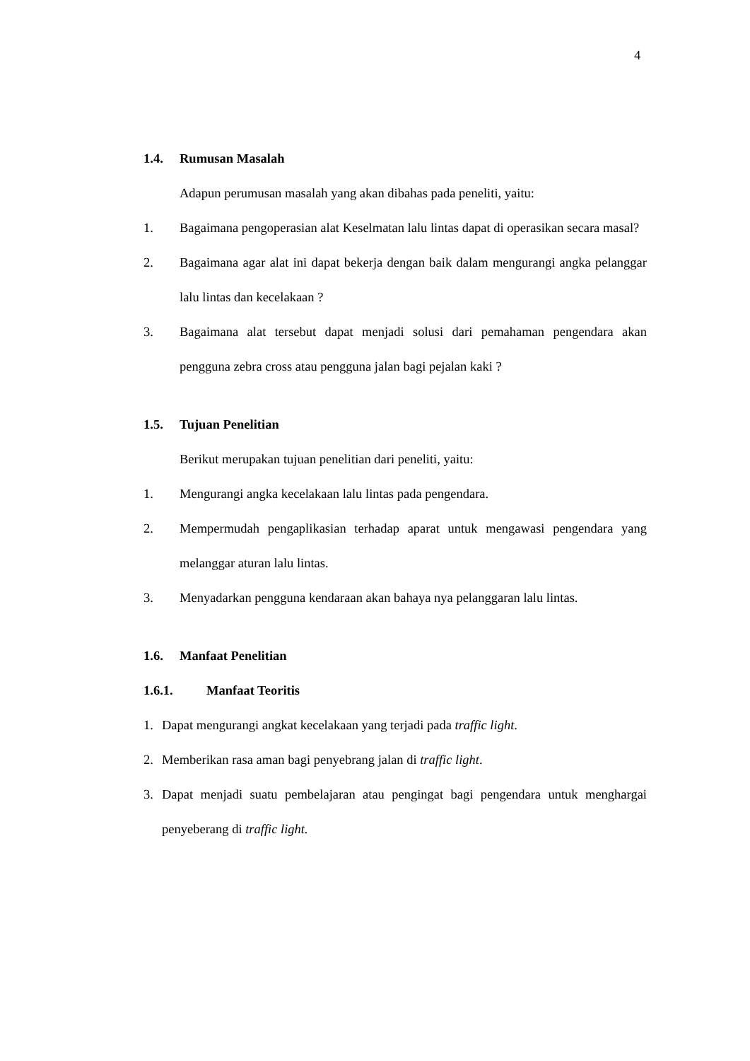4
1.4. Rumusan Masalah
Adapun perumusan masalah yang akan dibahas pada peneliti, yaitu:
1. Bagaimana pengoperasian alat Keselmatan lalu lintas dapat di operasikan secara masal?
2. Bagaimana agar alat ini dapat bekerja dengan baik dalam mengurangi angka pelanggar lalu lintas dan kecelakaan ?
3. Bagaimana alat tersebut dapat menjadi solusi dari pemahaman pengendara akan pengguna zebra cross atau pengguna jalan bagi pejalan kaki ?
1.5. Tujuan Penelitian
Berikut merupakan tujuan penelitian dari peneliti, yaitu:
1. Mengurangi angka kecelakaan lalu lintas pada pengendara.
2. Mempermudah pengaplikasian terhadap aparat untuk mengawasi pengendara yang melanggar aturan lalu lintas.
3. Menyadarkan pengguna kendaraan akan bahaya nya pelanggaran lalu lintas.
1.6. Manfaat Penelitian
1.6.1. Manfaat Teoritis
1. Dapat mengurangi angkat kecelakaan yang terjadi pada traffic light.
2. Memberikan rasa aman bagi penyebrang jalan di traffic light.
3. Dapat menjadi suatu pembelajaran atau pengingat bagi pengendara untuk menghargai penyeberang di traffic light.